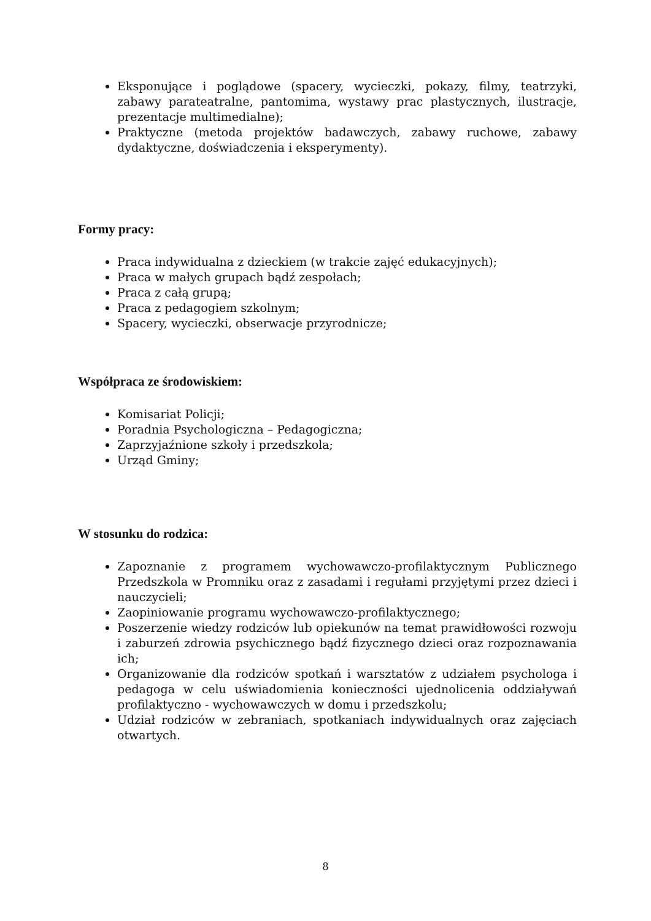Eksponujące i poglądowe (spacery, wycieczki, pokazy, filmy, teatrzyki, zabawy parateatralne, pantomima, wystawy prac plastycznych, ilustracje, prezentacje multimedialne);
Praktyczne (metoda projektów badawczych, zabawy ruchowe, zabawy dydaktyczne, doświadczenia i eksperymenty).
Formy pracy:
Praca indywidualna z dzieckiem (w trakcie zajęć edukacyjnych);
Praca w małych grupach bądź zespołach;
Praca z całą grupą;
Praca z pedagogiem szkolnym;
Spacery, wycieczki, obserwacje przyrodnicze;
Współpraca ze środowiskiem:
Komisariat Policji;
Poradnia Psychologiczna – Pedagogiczna;
Zaprzyjaźnione szkoły i przedszkola;
Urząd Gminy;
W stosunku do rodzica:
Zapoznanie z programem wychowawczo-profilaktycznym Publicznego Przedszkola w Promniku oraz z zasadami i regułami przyjętymi przez dzieci i nauczycieli;
Zaopiniowanie programu wychowawczo-profilaktycznego;
Poszerzenie wiedzy rodziców lub opiekunów na temat prawidłowości rozwoju i zaburzeń zdrowia psychicznego bądź fizycznego dzieci oraz rozpoznawania ich;
Organizowanie dla rodziców spotkań i warsztatów z udziałem psychologa i pedagoga w celu uświadomienia konieczności ujednolicenia oddziaływań profilaktyczno - wychowawczych w domu i przedszkolu;
Udział rodziców w zebraniach, spotkaniach indywidualnych oraz zajęciach otwartych.
8